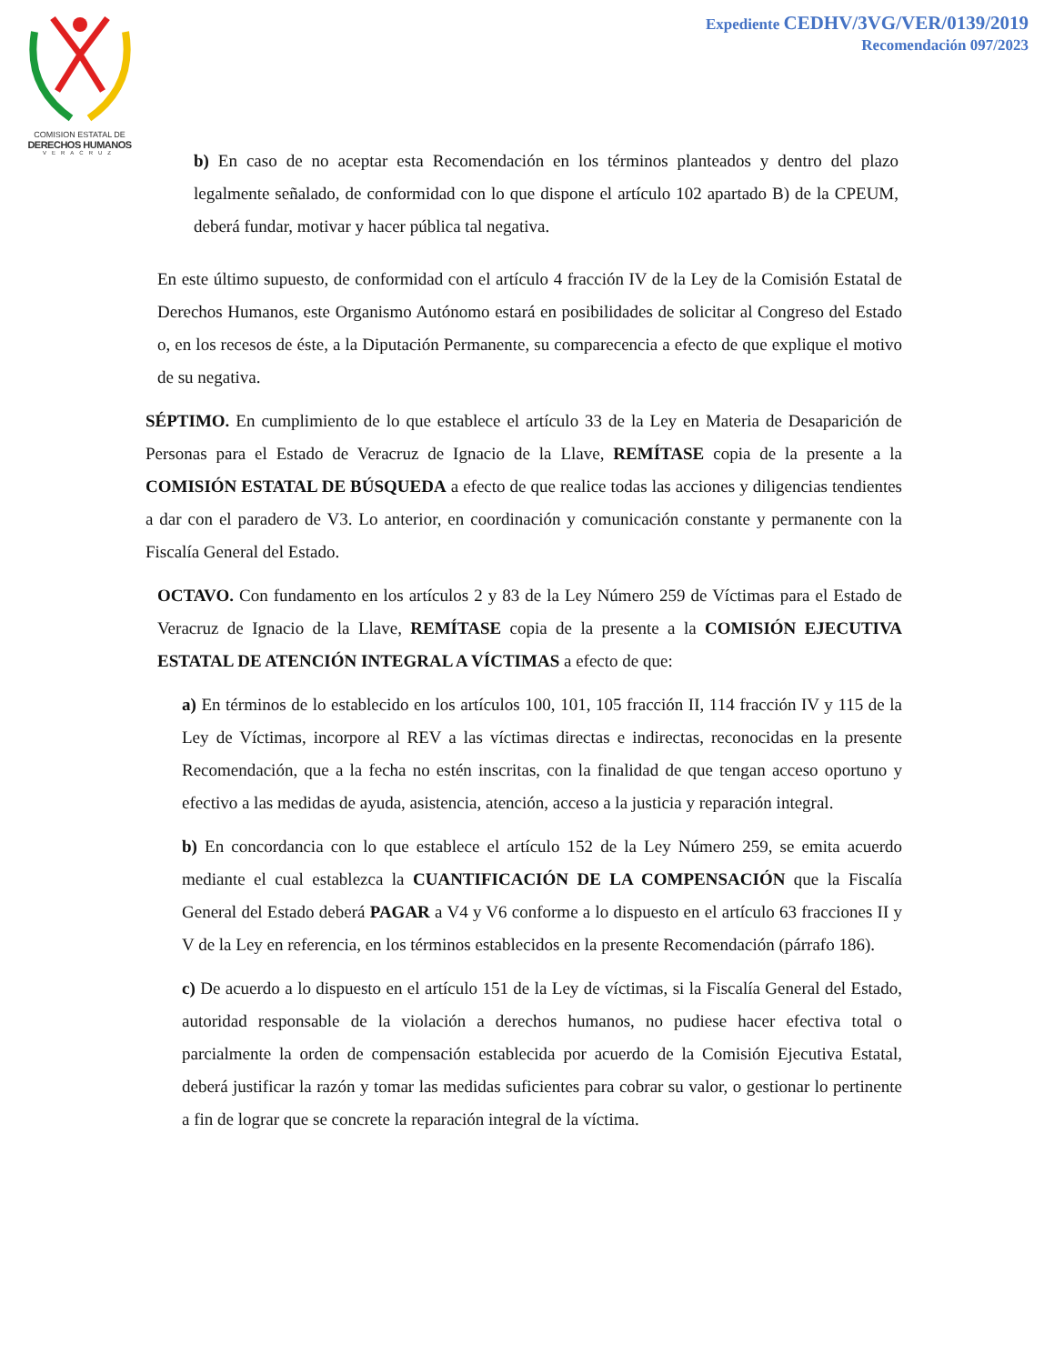COMISION ESTATAL DE
DERECHOS HUMANOS
VERACRUZ
Expediente CEDHV/3VG/VER/0139/2019
Recomendación 097/2023
b) En caso de no aceptar esta Recomendación en los términos planteados y dentro del plazo legalmente señalado, de conformidad con lo que dispone el artículo 102 apartado B) de la CPEUM, deberá fundar, motivar y hacer pública tal negativa.
En este último supuesto, de conformidad con el artículo 4 fracción IV de la Ley de la Comisión Estatal de Derechos Humanos, este Organismo Autónomo estará en posibilidades de solicitar al Congreso del Estado o, en los recesos de éste, a la Diputación Permanente, su comparecencia a efecto de que explique el motivo de su negativa.
SÉPTIMO. En cumplimiento de lo que establece el artículo 33 de la Ley en Materia de Desaparición de Personas para el Estado de Veracruz de Ignacio de la Llave, REMÍTASE copia de la presente a la COMISIÓN ESTATAL DE BÚSQUEDA a efecto de que realice todas las acciones y diligencias tendientes a dar con el paradero de V3. Lo anterior, en coordinación y comunicación constante y permanente con la Fiscalía General del Estado.
OCTAVO. Con fundamento en los artículos 2 y 83 de la Ley Número 259 de Víctimas para el Estado de Veracruz de Ignacio de la Llave, REMÍTASE copia de la presente a la COMISIÓN EJECUTIVA ESTATAL DE ATENCIÓN INTEGRAL A VÍCTIMAS a efecto de que:
a) En términos de lo establecido en los artículos 100, 101, 105 fracción II, 114 fracción IV y 115 de la Ley de Víctimas, incorpore al REV a las víctimas directas e indirectas, reconocidas en la presente Recomendación, que a la fecha no estén inscritas, con la finalidad de que tengan acceso oportuno y efectivo a las medidas de ayuda, asistencia, atención, acceso a la justicia y reparación integral.
b) En concordancia con lo que establece el artículo 152 de la Ley Número 259, se emita acuerdo mediante el cual establezca la CUANTIFICACIÓN DE LA COMPENSACIÓN que la Fiscalía General del Estado deberá PAGAR a V4 y V6 conforme a lo dispuesto en el artículo 63 fracciones II y V de la Ley en referencia, en los términos establecidos en la presente Recomendación (párrafo 186).
c) De acuerdo a lo dispuesto en el artículo 151 de la Ley de víctimas, si la Fiscalía General del Estado, autoridad responsable de la violación a derechos humanos, no pudiese hacer efectiva total o parcialmente la orden de compensación establecida por acuerdo de la Comisión Ejecutiva Estatal, deberá justificar la razón y tomar las medidas suficientes para cobrar su valor, o gestionar lo pertinente a fin de lograr que se concrete la reparación integral de la víctima.